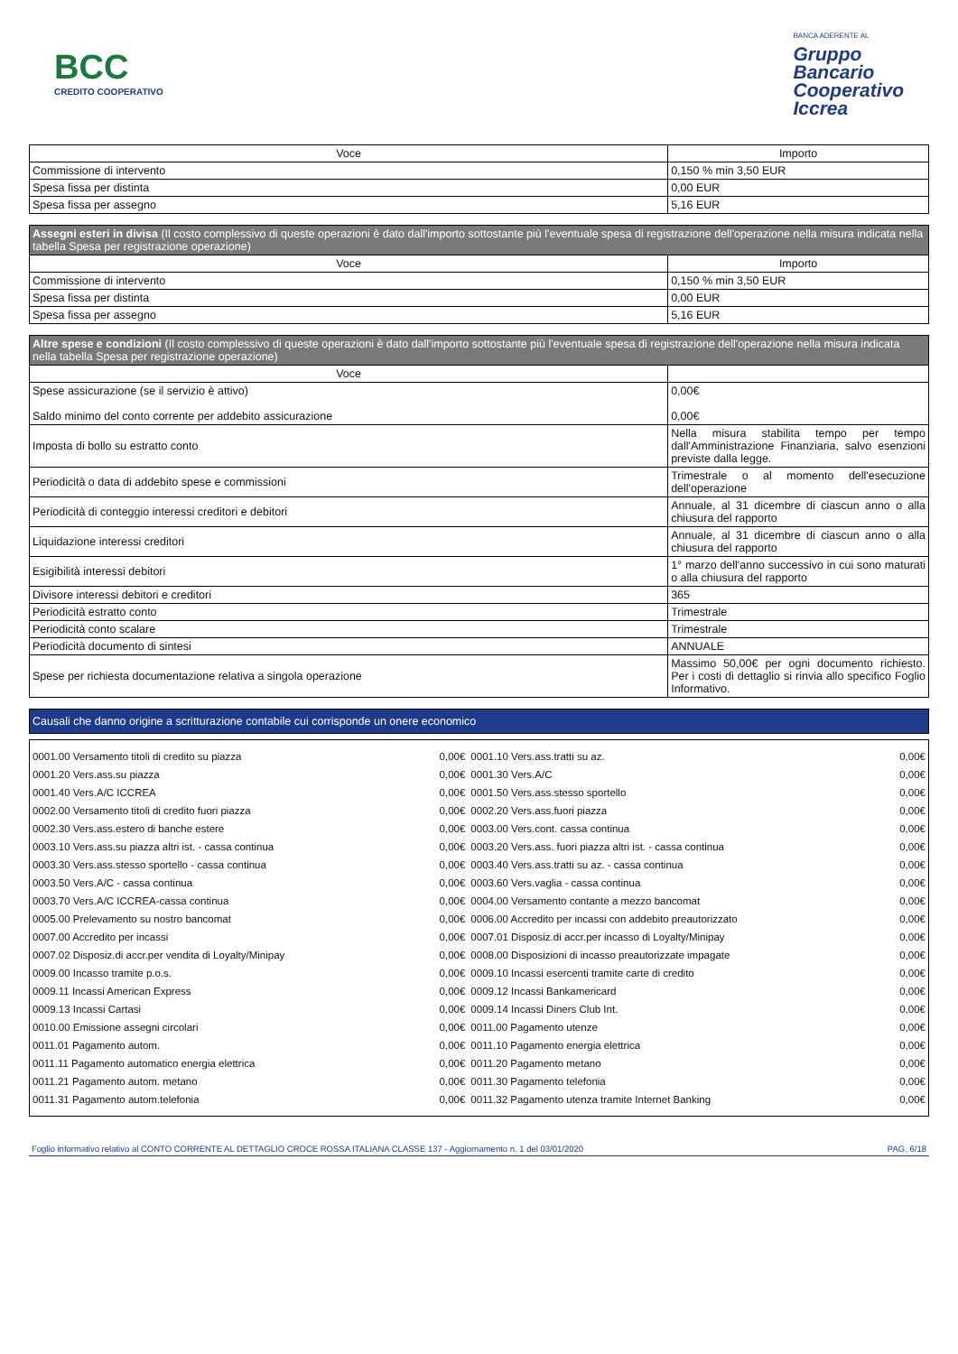BCC
CREDITO COOPERATIVO
BANCA ADERENTE AL
Gruppo
Bancario
Cooperativo
Iccrea
| Voce | Importo |
| --- | --- |
| Commissione di intervento | 0,150 % min 3,50 EUR |
| Spesa fissa per distinta | 0,00 EUR |
| Spesa fissa per assegno | 5,16 EUR |
| Assegni esteri in divisa (Il costo complessivo di queste operazioni è dato dall'importo sottostante più l'eventuale spesa di registrazione dell'operazione nella misura indicata nella tabella Spesa per registrazione operazione) | |
| Voce | Importo |
| Commissione di intervento | 0,150 % min 3,50 EUR |
| Spesa fissa per distinta | 0,00 EUR |
| Spesa fissa per assegno | 5,16 EUR |
| Altre spese e condizioni (Il costo complessivo di queste operazioni è dato dall'importo sottostante più l'eventuale spesa di registrazione dell'operazione nella misura indicata nella tabella Spesa per registrazione operazione) | |
| Voce | |
| Spese assicurazione (se il servizio è attivo) Saldo minimo del conto corrente per addebito assicurazione | 0,00€ 0,00€ |
| Imposta di bollo su estratto conto | Nella misura stabilita tempo per tempo dall'Amministrazione Finanziaria, salvo esenzioni previste dalla legge. |
| Periodicità o data di addebito spese e commissioni | Trimestrale o al momento dell'esecuzione dell'operazione |
| Periodicità di conteggio interessi creditori e debitori | Annuale, al 31 dicembre di ciascun anno o alla chiusura del rapporto |
| Liquidazione interessi creditori | Annuale, al 31 dicembre di ciascun anno o alla chiusura del rapporto |
| Esigibilità interessi debitori | 1° marzo dell'anno successivo in cui sono maturati o alla chiusura del rapporto |
| Divisore interessi debitori e creditori | 365 |
| Periodicità estratto conto | Trimestrale |
| Periodicità conto scalare | Trimestrale |
| Periodicità documento di sintesi | ANNUALE |
| Spese per richiesta documentazione relativa a singola operazione | Massimo 50,00€ per ogni documento richiesto. Per i costi di dettaglio si rinvia allo specifico Foglio Informativo. |
Causali che danno origine a scritturazione contabile cui corrisponde un onere economico
| 0001.00 Versamento titoli di credito su piazza | 0,00€ | 0001.10 Vers.ass.tratti su az. | 0,00€ |
| 0001.20 Vers.ass.su piazza | 0,00€ | 0001.30 Vers.A/C | 0,00€ |
| 0001.40 Vers.A/C ICCREA | 0,00€ | 0001.50 Vers.ass.stesso sportello | 0,00€ |
| 0002.00 Versamento titoli di credito fuori piazza | 0,00€ | 0002.20 Vers.ass.fuori piazza | 0,00€ |
| 0002.30 Vers.ass.estero di banche estere | 0,00€ | 0003.00 Vers.cont. cassa continua | 0,00€ |
| 0003.10 Vers.ass.su piazza altri ist. - cassa continua | 0,00€ | 0003.20 Vers.ass. fuori piazza altri ist. - cassa continua | 0,00€ |
| 0003.30 Vers.ass.stesso sportello - cassa continua | 0,00€ | 0003.40 Vers.ass.tratti su az. - cassa continua | 0,00€ |
| 0003.50 Vers.A/C - cassa continua | 0,00€ | 0003.60 Vers.vaglia - cassa continua | 0,00€ |
| 0003.70 Vers.A/C ICCREA-cassa continua | 0,00€ | 0004.00 Versamento contante a mezzo bancomat | 0,00€ |
| 0005.00 Prelevamento su nostro bancomat | 0,00€ | 0006.00 Accredito per incassi con addebito preautorizzato | 0,00€ |
| 0007.00 Accredito per incassi | 0,00€ | 0007.01 Disposiz.di accr.per incasso di Loyalty/Minipay | 0,00€ |
| 0007.02 Disposiz.di accr.per vendita di Loyalty/Minipay | 0,00€ | 0008.00 Disposizioni di incasso preautorizzate impagate | 0,00€ |
| 0009.00 Incasso tramite p.o.s. | 0,00€ | 0009.10 Incassi esercenti tramite carte di credito | 0,00€ |
| 0009.11 Incassi American Express | 0,00€ | 0009.12 Incassi Bankamericard | 0,00€ |
| 0009.13 Incassi Cartasi | 0,00€ | 0009.14 Incassi Diners Club Int. | 0,00€ |
| 0010.00 Emissione assegni circolari | 0,00€ | 0011.00 Pagamento utenze | 0,00€ |
| 0011.01 Pagamento autom. | 0,00€ | 0011.10 Pagamento energia elettrica | 0,00€ |
| 0011.11 Pagamento automatico energia elettrica | 0,00€ | 0011.20 Pagamento metano | 0,00€ |
| 0011.21 Pagamento autom. metano | 0,00€ | 0011.30 Pagamento telefonia | 0,00€ |
| 0011.31 Pagamento autom.telefonia | 0,00€ | 0011.32 Pagamento utenza tramite Internet Banking | 0,00€ |
Foglio informativo relativo al CONTO CORRENTE AL DETTAGLIO CROCE ROSSA ITALIANA CLASSE 137 - Aggiornamento n. 1 del 03/01/2020 PAG. 6/18